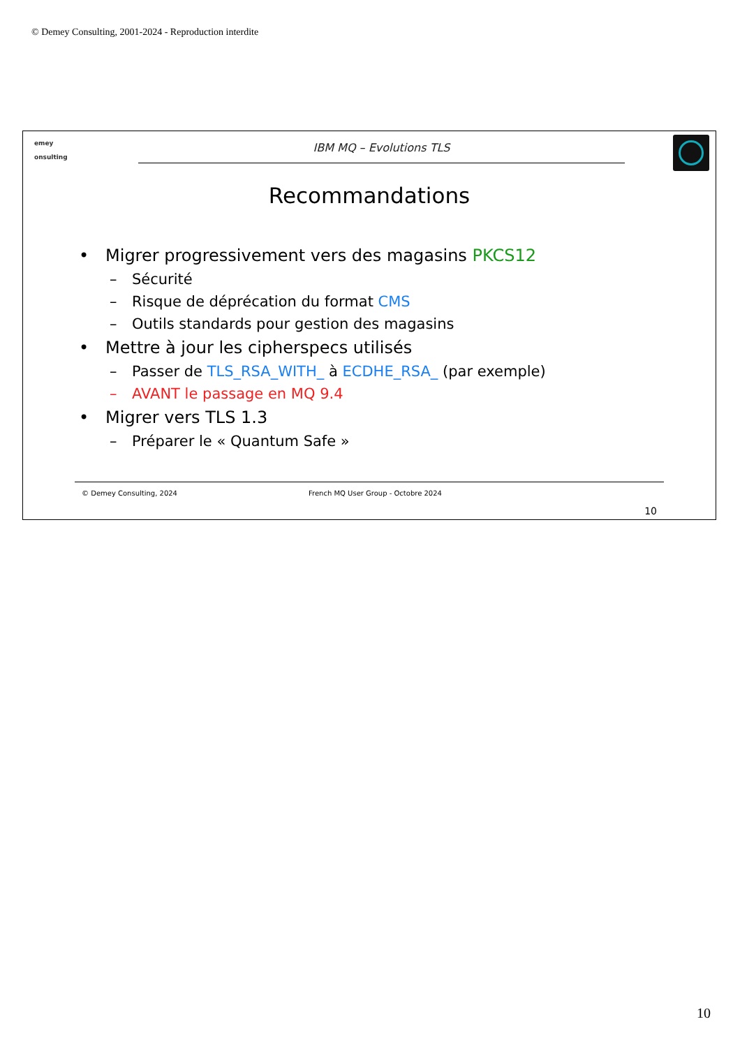© Demey Consulting, 2001-2024 - Reproduction interdite
emey
onsulting
IBM MQ – Evolutions TLS
Recommandations
• Migrer progressivement vers des magasins PKCS12
– Sécurité
– Risque de déprécation du format CMS
– Outils standards pour gestion des magasins
• Mettre à jour les cipherspecs utilisés
– Passer de TLS_RSA_WITH_ à ECDHE_RSA_ (par exemple)
– AVANT le passage en MQ 9.4
• Migrer vers TLS 1.3
– Préparer le « Quantum Safe »
© Demey Consulting, 2024 French MQ User Group - Octobre 2024
10
10